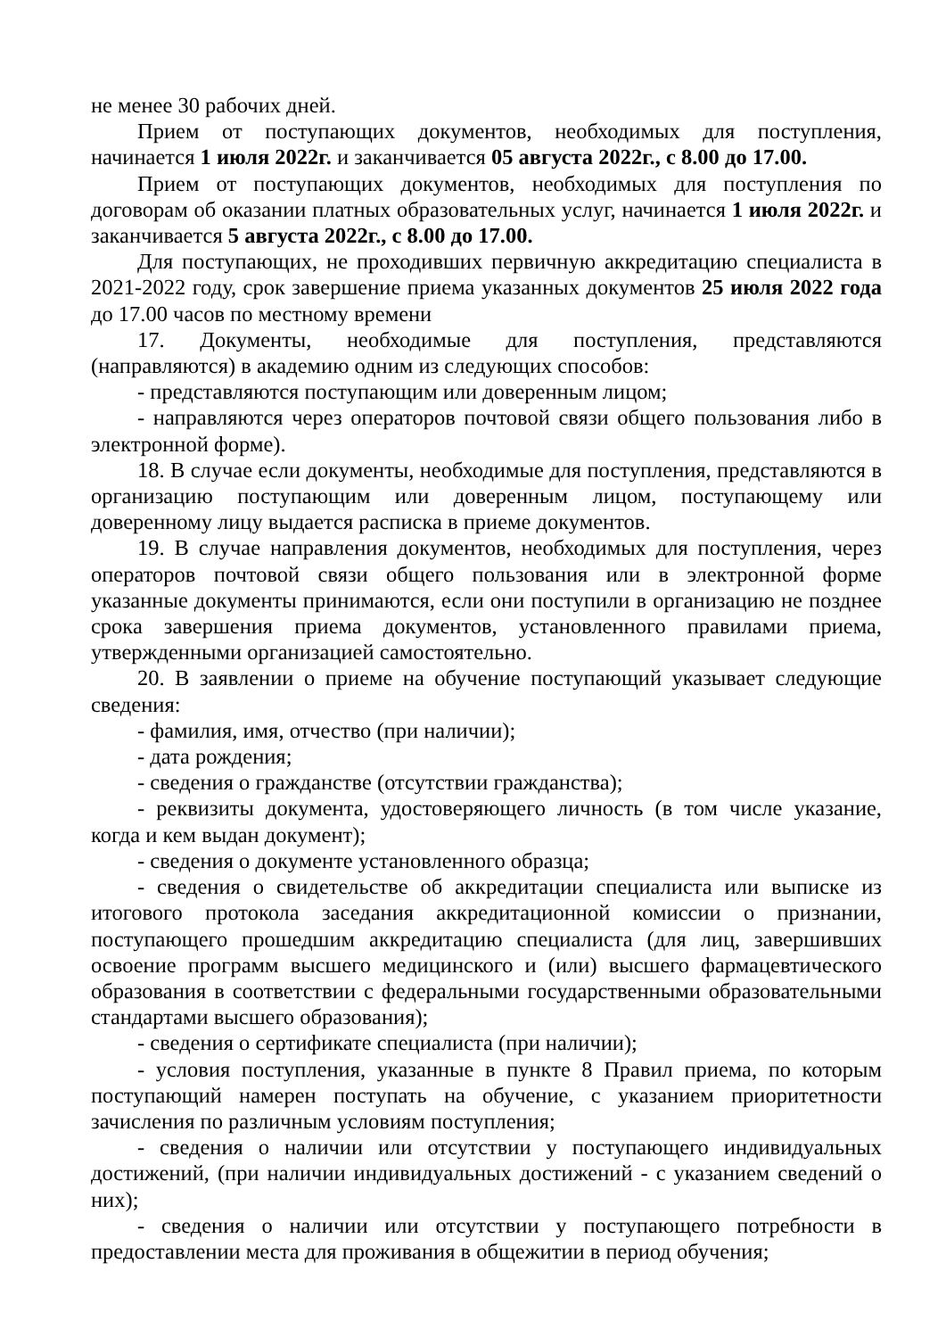не менее 30 рабочих дней.
Прием от поступающих документов, необходимых для поступления, начинается 1 июля 2022г. и заканчивается 05 августа 2022г., с 8.00 до 17.00.
Прием от поступающих документов, необходимых для поступления по договорам об оказании платных образовательных услуг, начинается 1 июля 2022г. и заканчивается 5 августа 2022г., с 8.00 до 17.00.
Для поступающих, не проходивших первичную аккредитацию специалиста в 2021-2022 году, срок завершение приема указанных документов 25 июля 2022 года до 17.00 часов по местному времени
17. Документы, необходимые для поступления, представляются (направляются) в академию одним из следующих способов:
- представляются поступающим или доверенным лицом;
- направляются через операторов почтовой связи общего пользования либо в электронной форме).
18. В случае если документы, необходимые для поступления, представляются в организацию поступающим или доверенным лицом, поступающему или доверенному лицу выдается расписка в приеме документов.
19. В случае направления документов, необходимых для поступления, через операторов почтовой связи общего пользования или в электронной форме указанные документы принимаются, если они поступили в организацию не позднее срока завершения приема документов, установленного правилами приема, утвержденными организацией самостоятельно.
20. В заявлении о приеме на обучение поступающий указывает следующие сведения:
- фамилия, имя, отчество (при наличии);
- дата рождения;
- сведения о гражданстве (отсутствии гражданства);
- реквизиты документа, удостоверяющего личность (в том числе указание, когда и кем выдан документ);
- сведения о документе установленного образца;
- сведения о свидетельстве об аккредитации специалиста или выписке из итогового протокола заседания аккредитационной комиссии о признании, поступающего прошедшим аккредитацию специалиста (для лиц, завершивших освоение программ высшего медицинского и (или) высшего фармацевтического образования в соответствии с федеральными государственными образовательными стандартами высшего образования);
- сведения о сертификате специалиста (при наличии);
- условия поступления, указанные в пункте 8 Правил приема, по которым поступающий намерен поступать на обучение, с указанием приоритетности зачисления по различным условиям поступления;
- сведения о наличии или отсутствии у поступающего индивидуальных достижений, (при наличии индивидуальных достижений - с указанием сведений о них);
- сведения о наличии или отсутствии у поступающего потребности в предоставлении места для проживания в общежитии в период обучения;